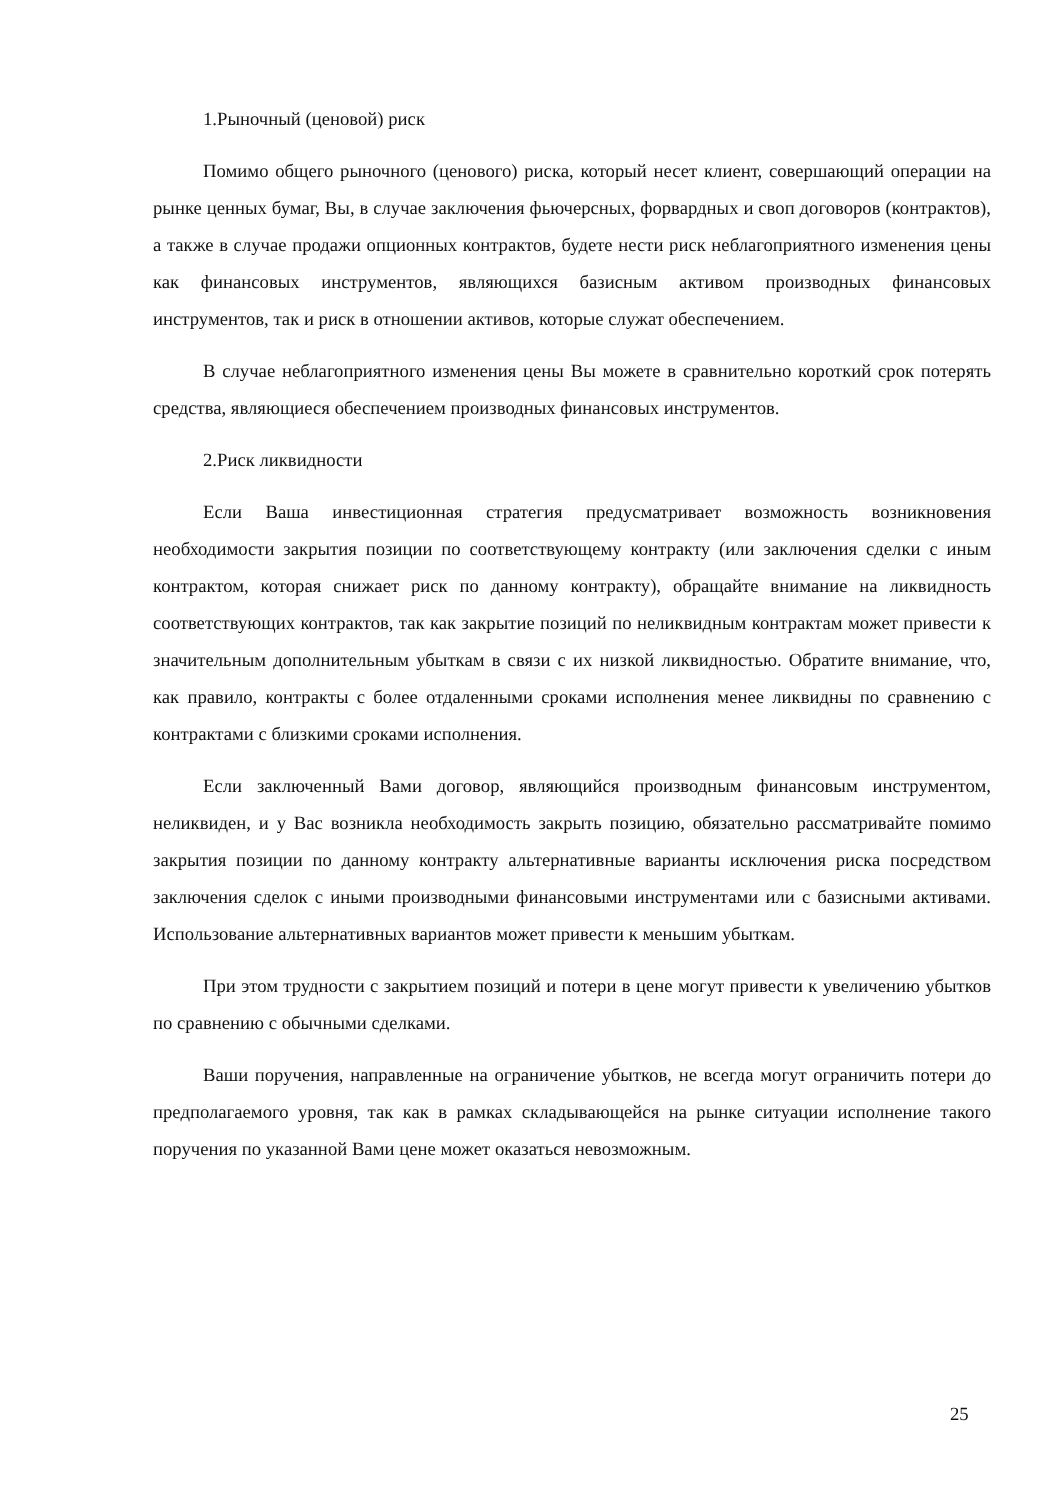1.Рыночный (ценовой) риск
Помимо общего рыночного (ценового) риска, который несет клиент, совершающий операции на рынке ценных бумаг, Вы, в случае заключения фьючерсных, форвардных и своп договоров (контрактов), а также в случае продажи опционных контрактов, будете нести риск неблагоприятного изменения цены как финансовых инструментов, являющихся базисным активом производных финансовых инструментов, так и риск в отношении активов, которые служат обеспечением.
В случае неблагоприятного изменения цены Вы можете в сравнительно короткий срок потерять средства, являющиеся обеспечением производных финансовых инструментов.
2.Риск ликвидности
Если Ваша инвестиционная стратегия предусматривает возможность возникновения необходимости закрытия позиции по соответствующему контракту (или заключения сделки с иным контрактом, которая снижает риск по данному контракту), обращайте внимание на ликвидность соответствующих контрактов, так как закрытие позиций по неликвидным контрактам может привести к значительным дополнительным убыткам в связи с их низкой ликвидностью. Обратите внимание, что, как правило, контракты с более отдаленными сроками исполнения менее ликвидны по сравнению с контрактами с близкими сроками исполнения.
Если заключенный Вами договор, являющийся производным финансовым инструментом, неликвиден, и у Вас возникла необходимость закрыть позицию, обязательно рассматривайте помимо закрытия позиции по данному контракту альтернативные варианты исключения риска посредством заключения сделок с иными производными финансовыми инструментами или с базисными активами. Использование альтернативных вариантов может привести к меньшим убыткам.
При этом трудности с закрытием позиций и потери в цене могут привести к увеличению убытков по сравнению с обычными сделками.
Ваши поручения, направленные на ограничение убытков, не всегда могут ограничить потери до предполагаемого уровня, так как в рамках складывающейся на рынке ситуации исполнение такого поручения по указанной Вами цене может оказаться невозможным.
25